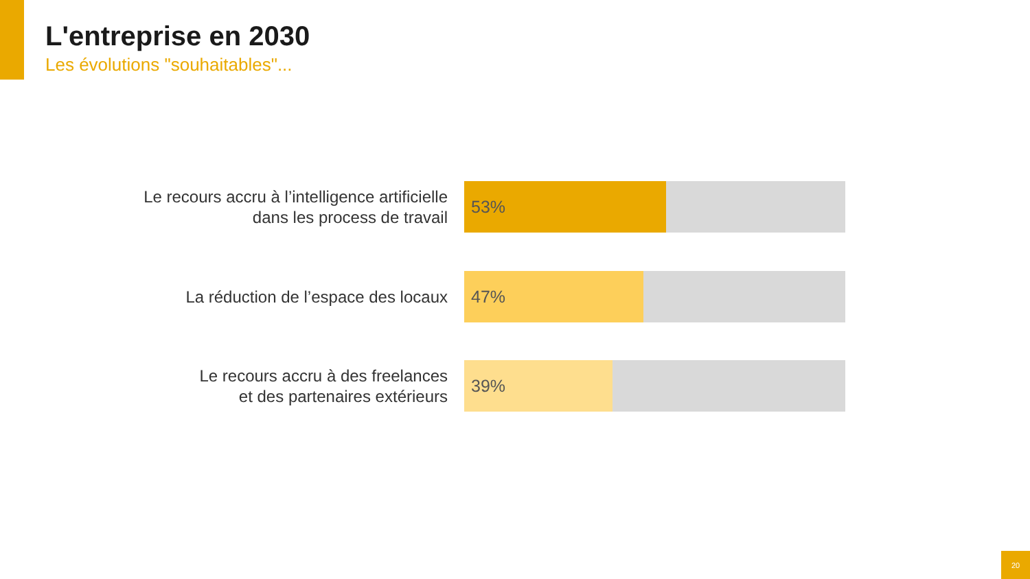L'entreprise en 2030
Les évolutions "souhaitables"...
Le recours accru à l’intelligence artificielle
dans les process de travail
53%
La réduction de l’espace des locaux
47%
Le recours accru à des freelances
et des partenaires extérieurs
39%
20